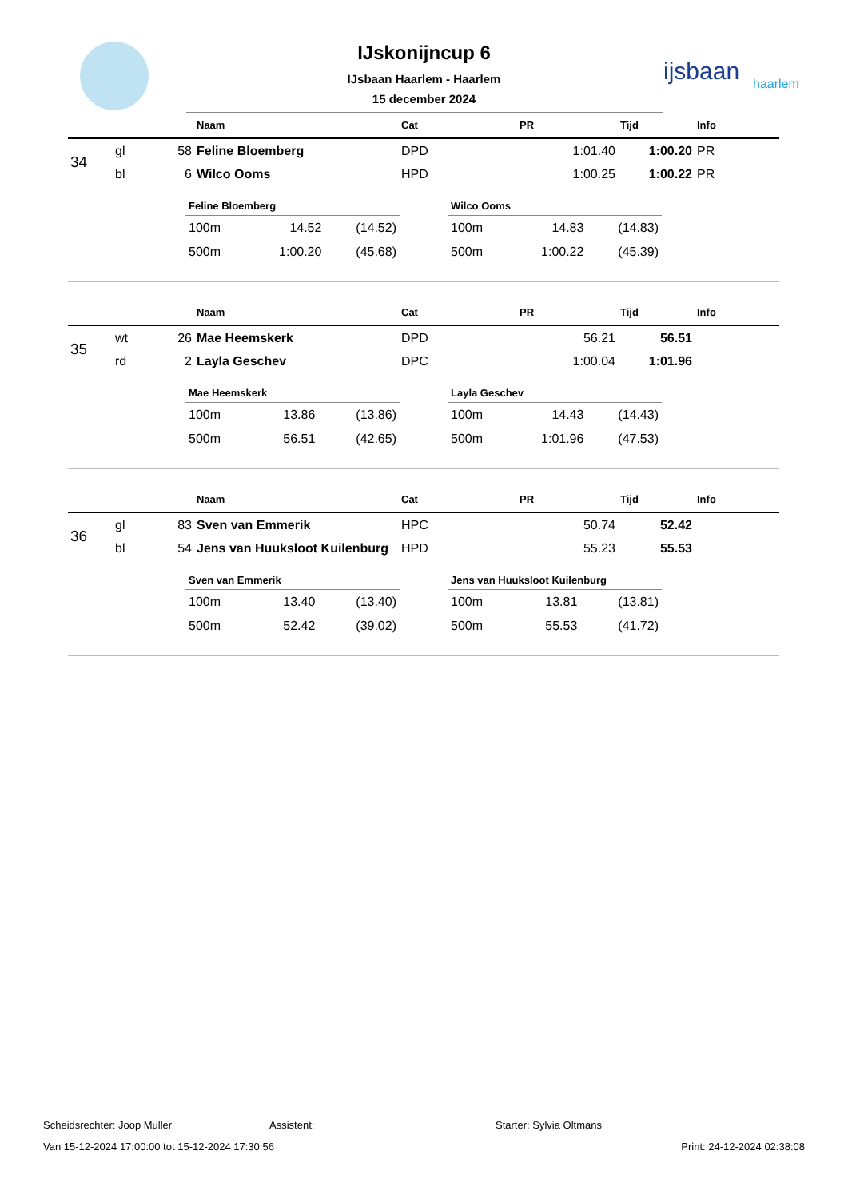ijsbaan
haarlem
IJskonijncup 6
IJsbaan Haarlem - Haarlem
15 december 2024
| | | | Naam | Cat | PR | Tijd | Info |
| --- | --- | --- | --- | --- | --- | --- | --- |
| 34 | gl | 58 | Feline Bloemberg | DPD | 1:01.40 | 1:00.20 | PR |
| | bl | 6 | Wilco Ooms | HPD | 1:00.25 | 1:00.22 | PR |
Feline Bloemberg
| 100m | 14.52 | (14.52) |
| 500m | 1:00.20 | (45.68) |
Wilco Ooms
| 100m | 14.83 | (14.83) |
| 500m | 1:00.22 | (45.39) |
| | | | Naam | Cat | PR | Tijd | Info |
| --- | --- | --- | --- | --- | --- | --- | --- |
| 35 | wt | 26 | Mae Heemskerk | DPD | 56.21 | 56.51 | |
| | rd | 2 | Layla Geschev | DPC | 1:00.04 | 1:01.96 | |
Mae Heemskerk
| 100m | 13.86 | (13.86) |
| 500m | 56.51 | (42.65) |
Layla Geschev
| 100m | 14.43 | (14.43) |
| 500m | 1:01.96 | (47.53) |
| | | | Naam | Cat | PR | Tijd | Info |
| --- | --- | --- | --- | --- | --- | --- | --- |
| 36 | gl | 83 | Sven van Emmerik | HPC | 50.74 | 52.42 | |
| | bl | 54 | Jens van Huuksloot Kuilenburg | HPD | 55.23 | 55.53 | |
Sven van Emmerik
| 100m | 13.40 | (13.40) |
| 500m | 52.42 | (39.02) |
Jens van Huuksloot Kuilenburg
| 100m | 13.81 | (13.81) |
| 500m | 55.53 | (41.72) |
Scheidsrechter: Joop Muller Assistent: Starter: Sylvia Oltmans
Van 15-12-2024 17:00:00 tot 15-12-2024 17:30:56 Print: 24-12-2024 02:38:08